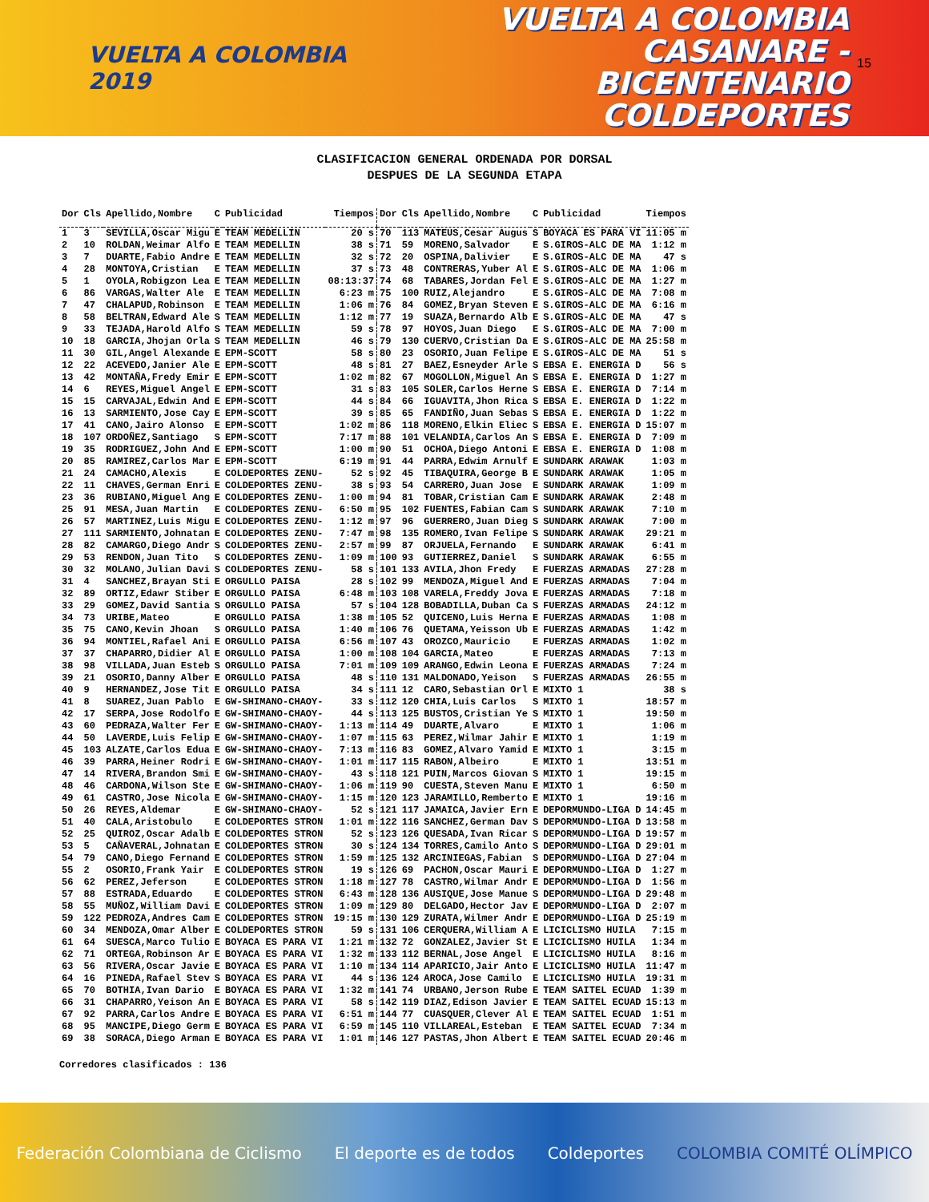VUELTA A COLOMBIA 2019
VUELTA A COLOMBIA
CASANARE - BICENTENARIO
COLDEPORTES
15
CLASIFICACION GENERAL ORDENADA POR DORSAL
DESPUES DE LA SEGUNDA ETAPA
| Dor | Cls | Apellido,Nombre | C | Publicidad | Tiempos | Dor | Cls | Apellido,Nombre | C | Publicidad | Tiempos |
| --- | --- | --- | --- | --- | --- | --- | --- | --- | --- | --- | --- |
| 1 | 3 | SEVILLA,Oscar Migu | E | TEAM MEDELLIN | 20 s | 70 | 113 | MATEUS,Cesar Augus | S | BOYACA ES PARA VI | 11:05 m |
| 2 | 10 | ROLDAN,Weimar Alfo | E | TEAM MEDELLIN | 38 s | 71 | 59 | MORENO,Salvador | E | S.GIROS-ALC DE MA | 1:12 m |
| 3 | 7 | DUARTE,Fabio Andre | E | TEAM MEDELLIN | 32 s | 72 | 20 | OSPINA,Dalivier | E | S.GIROS-ALC DE MA | 47 s |
| 4 | 28 | MONTOYA,Cristian | E | TEAM MEDELLIN | 37 s | 73 | 48 | CONTRERAS,Yuber Al | E | S.GIROS-ALC DE MA | 1:06 m |
| 5 | 1 | OYOLA,Robigzon Lea | E | TEAM MEDELLIN | 08:13:37 | 74 | 68 | TABARES,Jordan Fel | E | S.GIROS-ALC DE MA | 1:27 m |
| 6 | 86 | VARGAS,Walter Ale | E | TEAM MEDELLIN | 6:23 m | 75 | 100 | RUIZ,Alejandro | E | S.GIROS-ALC DE MA | 7:08 m |
| 7 | 47 | CHALAPUD,Robinson | E | TEAM MEDELLIN | 1:06 m | 76 | 84 | GOMEZ,Bryan Steven | E | S.GIROS-ALC DE MA | 6:16 m |
| 8 | 58 | BELTRAN,Edward Ale | S | TEAM MEDELLIN | 1:12 m | 77 | 19 | SUAZA,Bernardo Alb | E | S.GIROS-ALC DE MA | 47 s |
| 9 | 33 | TEJADA,Harold Alfo | S | TEAM MEDELLIN | 59 s | 78 | 97 | HOYOS,Juan Diego | E | S.GIROS-ALC DE MA | 7:00 m |
| 10 | 18 | GARCIA,Jhojan Orla | S | TEAM MEDELLIN | 46 s | 79 | 130 | CUERVO,Cristian Da | E | S.GIROS-ALC DE MA | 25:58 m |
| 11 | 30 | GIL,Angel Alexande | E | EPM-SCOTT | 58 s | 80 | 23 | OSORIO,Juan Felipe | E | S.GIROS-ALC DE MA | 51 s |
| 12 | 22 | ACEVEDO,Janier Ale | E | EPM-SCOTT | 48 s | 81 | 27 | BAEZ,Esneyder Arle | S | EBSA E. ENERGIA D | 56 s |
| 13 | 42 | MONTAÑA,Fredy Emir | E | EPM-SCOTT | 1:02 m | 82 | 67 | MOGOLLON,Miguel An | S | EBSA E. ENERGIA D | 1:27 m |
| 14 | 6 | REYES,Miguel Angel | E | EPM-SCOTT | 31 s | 83 | 105 | SOLER,Carlos Herne | S | EBSA E. ENERGIA D | 7:14 m |
| 15 | 15 | CARVAJAL,Edwin And | E | EPM-SCOTT | 44 s | 84 | 66 | IGUAVITA,Jhon Rica | S | EBSA E. ENERGIA D | 1:22 m |
| 16 | 13 | SARMIENTO,Jose Cay | E | EPM-SCOTT | 39 s | 85 | 65 | FANDIÑO,Juan Sebas | S | EBSA E. ENERGIA D | 1:22 m |
| 17 | 41 | CANO,Jairo Alonso | E | EPM-SCOTT | 1:02 m | 86 | 118 | MORENO,Elkin Eliec | S | EBSA E. ENERGIA D | 15:07 m |
| 18 | 107 | ORDOÑEZ,Santiago | S | EPM-SCOTT | 7:17 m | 88 | 101 | VELANDIA,Carlos An | S | EBSA E. ENERGIA D | 7:09 m |
| 19 | 35 | RODRIGUEZ,John And | E | EPM-SCOTT | 1:00 m | 90 | 51 | OCHOA,Diego Antoni | E | EBSA E. ENERGIA D | 1:08 m |
| 20 | 85 | RAMIREZ,Carlos Mar | E | EPM-SCOTT | 6:19 m | 91 | 44 | PARRA,Edwim Arnulf | E | SUNDARK ARAWAK | 1:03 m |
| 21 | 24 | CAMACHO,Alexis | E | COLDEPORTES ZENU- | 52 s | 92 | 45 | TIBAQUIRA,George B | E | SUNDARK ARAWAK | 1:05 m |
| 22 | 11 | CHAVES,German Enri | E | COLDEPORTES ZENU- | 38 s | 93 | 54 | CARRERO,Juan Jose | E | SUNDARK ARAWAK | 1:09 m |
| 23 | 36 | RUBIANO,Miguel Ang | E | COLDEPORTES ZENU- | 1:00 m | 94 | 81 | TOBAR,Cristian Cam | E | SUNDARK ARAWAK | 2:48 m |
| 25 | 91 | MESA,Juan Martin | E | COLDEPORTES ZENU- | 6:50 m | 95 | 102 | FUENTES,Fabian Cam | S | SUNDARK ARAWAK | 7:10 m |
| 26 | 57 | MARTINEZ,Luis Migu | E | COLDEPORTES ZENU- | 1:12 m | 97 | 96 | GUERRERO,Juan Dieg | S | SUNDARK ARAWAK | 7:00 m |
| 27 | 111 | SARMIENTO,Johnatan | E | COLDEPORTES ZENU- | 7:47 m | 98 | 135 | ROMERO,Ivan Felipe | S | SUNDARK ARAWAK | 29:21 m |
| 28 | 82 | CAMARGO,Diego Andr | S | COLDEPORTES ZENU- | 2:57 m | 99 | 87 | ORJUELA,Fernando | E | SUNDARK ARAWAK | 6:41 m |
| 29 | 53 | RENDON,Juan Tito | S | COLDEPORTES ZENU- | 1:09 m | 100 | 93 | GUTIERREZ,Daniel | S | SUNDARK ARAWAK | 6:55 m |
| 30 | 32 | MOLANO,Julian Davi | S | COLDEPORTES ZENU- | 58 s | 101 | 133 | AVILA,Jhon Fredy | E | FUERZAS ARMADAS | 27:28 m |
| 31 | 4 | SANCHEZ,Brayan Sti | E | ORGULLO PAISA | 28 s | 102 | 99 | MENDOZA,Miguel And | E | FUERZAS ARMADAS | 7:04 m |
| 32 | 89 | ORTIZ,Edawr Stiber | E | ORGULLO PAISA | 6:48 m | 103 | 108 | VARELA,Freddy Jova | E | FUERZAS ARMADAS | 7:18 m |
| 33 | 29 | GOMEZ,David Santia | S | ORGULLO PAISA | 57 s | 104 | 128 | BOBADILLA,Duban Ca | S | FUERZAS ARMADAS | 24:12 m |
| 34 | 73 | URIBE,Mateo | E | ORGULLO PAISA | 1:38 m | 105 | 52 | QUICENO,Luis Herna | E | FUERZAS ARMADAS | 1:08 m |
| 35 | 75 | CANO,Kevin Jhoan | S | ORGULLO PAISA | 1:40 m | 106 | 76 | QUETAMA,Yeisson Ub | E | FUERZAS ARMADAS | 1:42 m |
| 36 | 94 | MONTIEL,Rafael Ani | E | ORGULLO PAISA | 6:56 m | 107 | 43 | OROZCO,Mauricio | E | FUERZAS ARMADAS | 1:02 m |
| 37 | 37 | CHAPARRO,Didier Al | E | ORGULLO PAISA | 1:00 m | 108 | 104 | GARCIA,Mateo | E | FUERZAS ARMADAS | 7:13 m |
| 38 | 98 | VILLADA,Juan Esteb | S | ORGULLO PAISA | 7:01 m | 109 | 109 | ARANGO,Edwin Leona | E | FUERZAS ARMADAS | 7:24 m |
| 39 | 21 | OSORIO,Danny Alber | E | ORGULLO PAISA | 48 s | 110 | 131 | MALDONADO,Yeison | S | FUERZAS ARMADAS | 26:55 m |
| 40 | 9 | HERNANDEZ,Jose Tit | E | ORGULLO PAISA | 34 s | 111 | 12 | CARO,Sebastian Orl | E | MIXTO 1 | 38 s |
| 41 | 8 | SUAREZ,Juan Pablo | E | GW-SHIMANO-CHAOY- | 33 s | 112 | 120 | CHIA,Luis Carlos | S | MIXTO 1 | 18:57 m |
| 42 | 17 | SERPA,Jose Rodolfo | E | GW-SHIMANO-CHAOY- | 44 s | 113 | 125 | BUSTOS,Cristian Ye | S | MIXTO 1 | 19:50 m |
| 43 | 60 | PEDRAZA,Walter Fer | E | GW-SHIMANO-CHAOY- | 1:13 m | 114 | 49 | DUARTE,Alvaro | E | MIXTO 1 | 1:06 m |
| 44 | 50 | LAVERDE,Luis Felip | E | GW-SHIMANO-CHAOY- | 1:07 m | 115 | 63 | PEREZ,Wilmar Jahir | E | MIXTO 1 | 1:19 m |
| 45 | 103 | ALZATE,Carlos Edua | E | GW-SHIMANO-CHAOY- | 7:13 m | 116 | 83 | GOMEZ,Alvaro Yamid | E | MIXTO 1 | 3:15 m |
| 46 | 39 | PARRA,Heiner Rodri | E | GW-SHIMANO-CHAOY- | 1:01 m | 117 | 115 | RABON,Albeiro | E | MIXTO 1 | 13:51 m |
| 47 | 14 | RIVERA,Brandon Smi | E | GW-SHIMANO-CHAOY- | 43 s | 118 | 121 | PUIN,Marcos Giovan | S | MIXTO 1 | 19:15 m |
| 48 | 46 | CARDONA,Wilson Ste | E | GW-SHIMANO-CHAOY- | 1:06 m | 119 | 90 | CUESTA,Steven Manu | E | MIXTO 1 | 6:50 m |
| 49 | 61 | CASTRO,Jose Nicola | E | GW-SHIMANO-CHAOY- | 1:15 m | 120 | 123 | JARAMILLO,Remberto | E | MIXTO 1 | 19:16 m |
| 50 | 26 | REYES,Aldemar | E | GW-SHIMANO-CHAOY- | 52 s | 121 | 117 | JAMAICA,Javier Ern | E | DEPORMUNDO-LIGA D | 14:45 m |
| 51 | 40 | CALA,Aristobulo | E | COLDEPORTES STRON | 1:01 m | 122 | 116 | SANCHEZ,German Dav | S | DEPORMUNDO-LIGA D | 13:58 m |
| 52 | 25 | QUIROZ,Oscar Adalb | E | COLDEPORTES STRON | 52 s | 123 | 126 | QUESADA,Ivan Ricar | S | DEPORMUNDO-LIGA D | 19:57 m |
| 53 | 5 | CAÑAVERAL,Johnatan | E | COLDEPORTES STRON | 30 s | 124 | 134 | TORRES,Camilo Anto | S | DEPORMUNDO-LIGA D | 29:01 m |
| 54 | 79 | CANO,Diego Fernand | E | COLDEPORTES STRON | 1:59 m | 125 | 132 | ARCINIEGAS,Fabian | S | DEPORMUNDO-LIGA D | 27:04 m |
| 55 | 2 | OSORIO,Frank Yair | E | COLDEPORTES STRON | 19 s | 126 | 69 | PACHON,Oscar Mauri | E | DEPORMUNDO-LIGA D | 1:27 m |
| 56 | 62 | PEREZ,Jeferson | E | COLDEPORTES STRON | 1:18 m | 127 | 78 | CASTRO,Wilmar Andr | E | DEPORMUNDO-LIGA D | 1:56 m |
| 57 | 88 | ESTRADA,Eduardo | E | COLDEPORTES STRON | 6:43 m | 128 | 136 | AUSIQUE,Jose Manue | S | DEPORMUNDO-LIGA D | 29:48 m |
| 58 | 55 | MUÑOZ,William Davi | E | COLDEPORTES STRON | 1:09 m | 129 | 80 | DELGADO,Hector Jav | E | DEPORMUNDO-LIGA D | 2:07 m |
| 59 | 122 | PEDROZA,Andres Cam | E | COLDEPORTES STRON | 19:15 m | 130 | 129 | ZURATA,Wilmer Andr | E | DEPORMUNDO-LIGA D | 25:19 m |
| 60 | 34 | MENDOZA,Omar Alber | E | COLDEPORTES STRON | 59 s | 131 | 106 | CERQUERA,William A | E | LICICLISMO HUILA | 7:15 m |
| 61 | 64 | SUESCA,Marco Tulio | E | BOYACA ES PARA VI | 1:21 m | 132 | 72 | GONZALEZ,Javier St | E | LICICLISMO HUILA | 1:34 m |
| 62 | 71 | ORTEGA,Robinson Ar | E | BOYACA ES PARA VI | 1:32 m | 133 | 112 | BERNAL,Jose Angel | E | LICICLISMO HUILA | 8:16 m |
| 63 | 56 | RIVERA,Oscar Javie | E | BOYACA ES PARA VI | 1:10 m | 134 | 114 | APARICIO,Jair Anto | E | LICICLISMO HUILA | 11:47 m |
| 64 | 16 | PINEDA,Rafael Stev | S | BOYACA ES PARA VI | 44 s | 136 | 124 | AROCA,Jose Camilo | E | LICICLISMO HUILA | 19:31 m |
| 65 | 70 | BOTHIA,Ivan Dario | E | BOYACA ES PARA VI | 1:32 m | 141 | 74 | URBANO,Jerson Rube | E | TEAM SAITEL ECUAD | 1:39 m |
| 66 | 31 | CHAPARRO,Yeison An | E | BOYACA ES PARA VI | 58 s | 142 | 119 | DIAZ,Edison Javier | E | TEAM SAITEL ECUAD | 15:13 m |
| 67 | 92 | PARRA,Carlos Andre | E | BOYACA ES PARA VI | 6:51 m | 144 | 77 | CUASQUER,Clever Al | E | TEAM SAITEL ECUAD | 1:51 m |
| 68 | 95 | MANCIPE,Diego Germ | E | BOYACA ES PARA VI | 6:59 m | 145 | 110 | VILLAREAL,Esteban | E | TEAM SAITEL ECUAD | 7:34 m |
| 69 | 38 | SORACA,Diego Arman | E | BOYACA ES PARA VI | 1:01 m | 146 | 127 | PASTAS,Jhon Albert | E | TEAM SAITEL ECUAD | 20:46 m |
Corredores clasificados : 136
Federación Colombiana de Ciclismo El deporte es de todos Coldeportes COLOMBIA COMITÉ OLÍMPICO